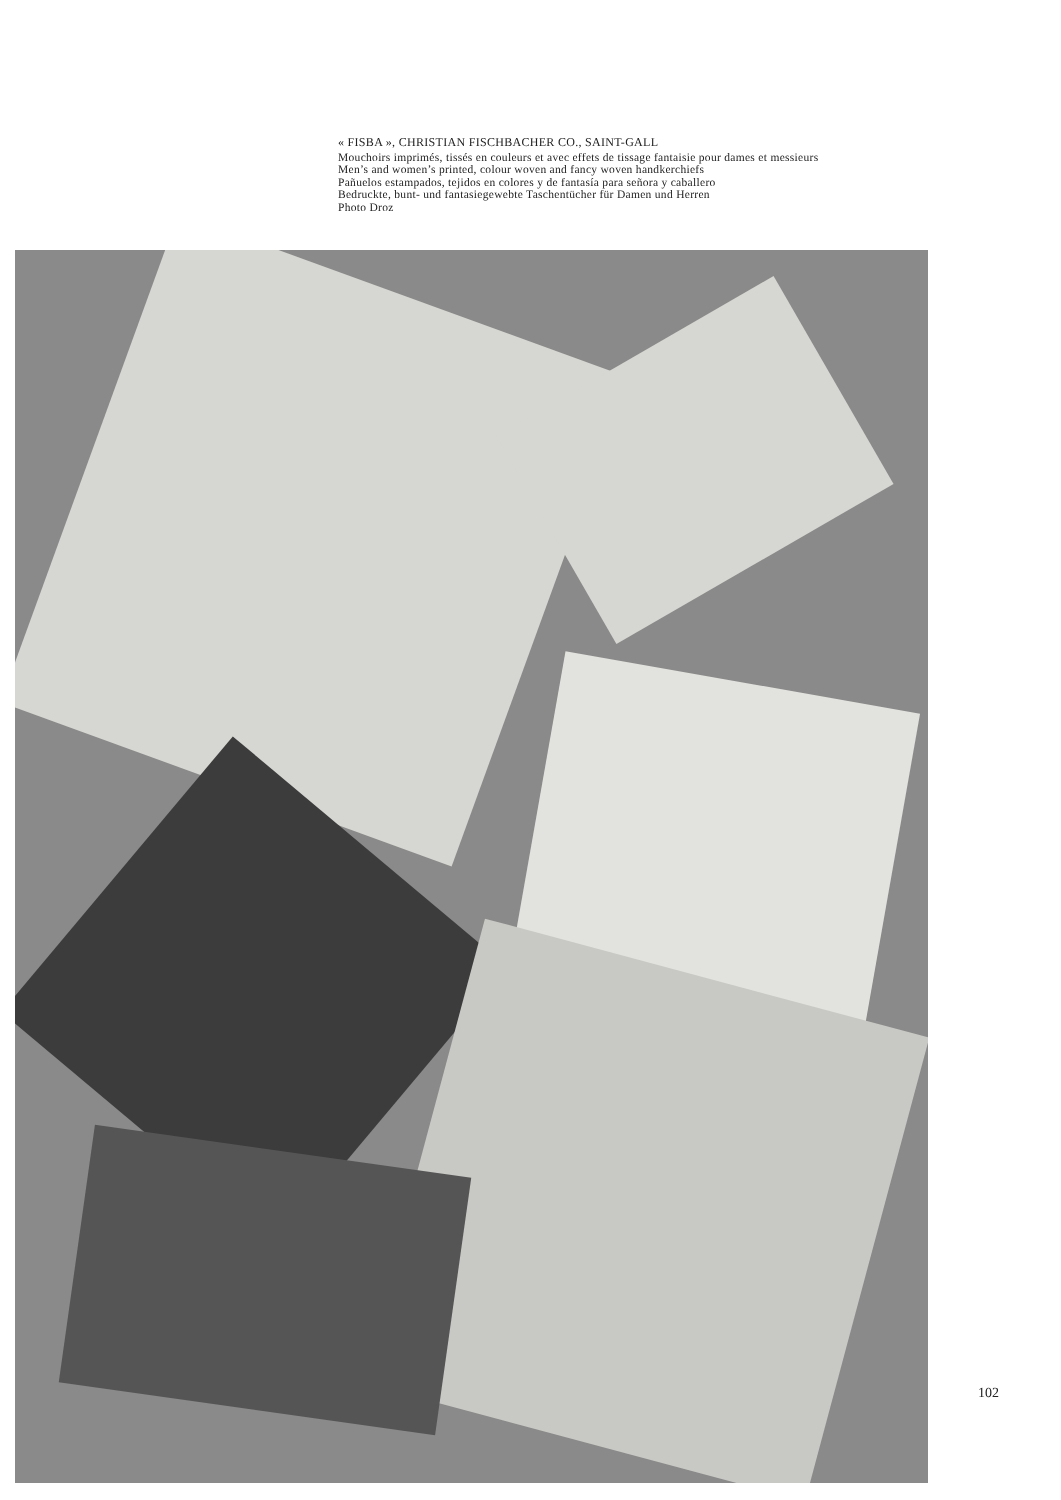« FISBA », CHRISTIAN FISCHBACHER CO., SAINT-GALL
Mouchoirs imprimés, tissés en couleurs et avec effets de tissage fantaisie pour dames et messieurs
Men’s and women’s printed, colour woven and fancy woven handkerchiefs
Pañuelos estampados, tejidos en colores y de fantasía para señora y caballero
Bedruckte, bunt- und fantasiegewebte Taschentücher für Damen und Herren
Photo Droz
102